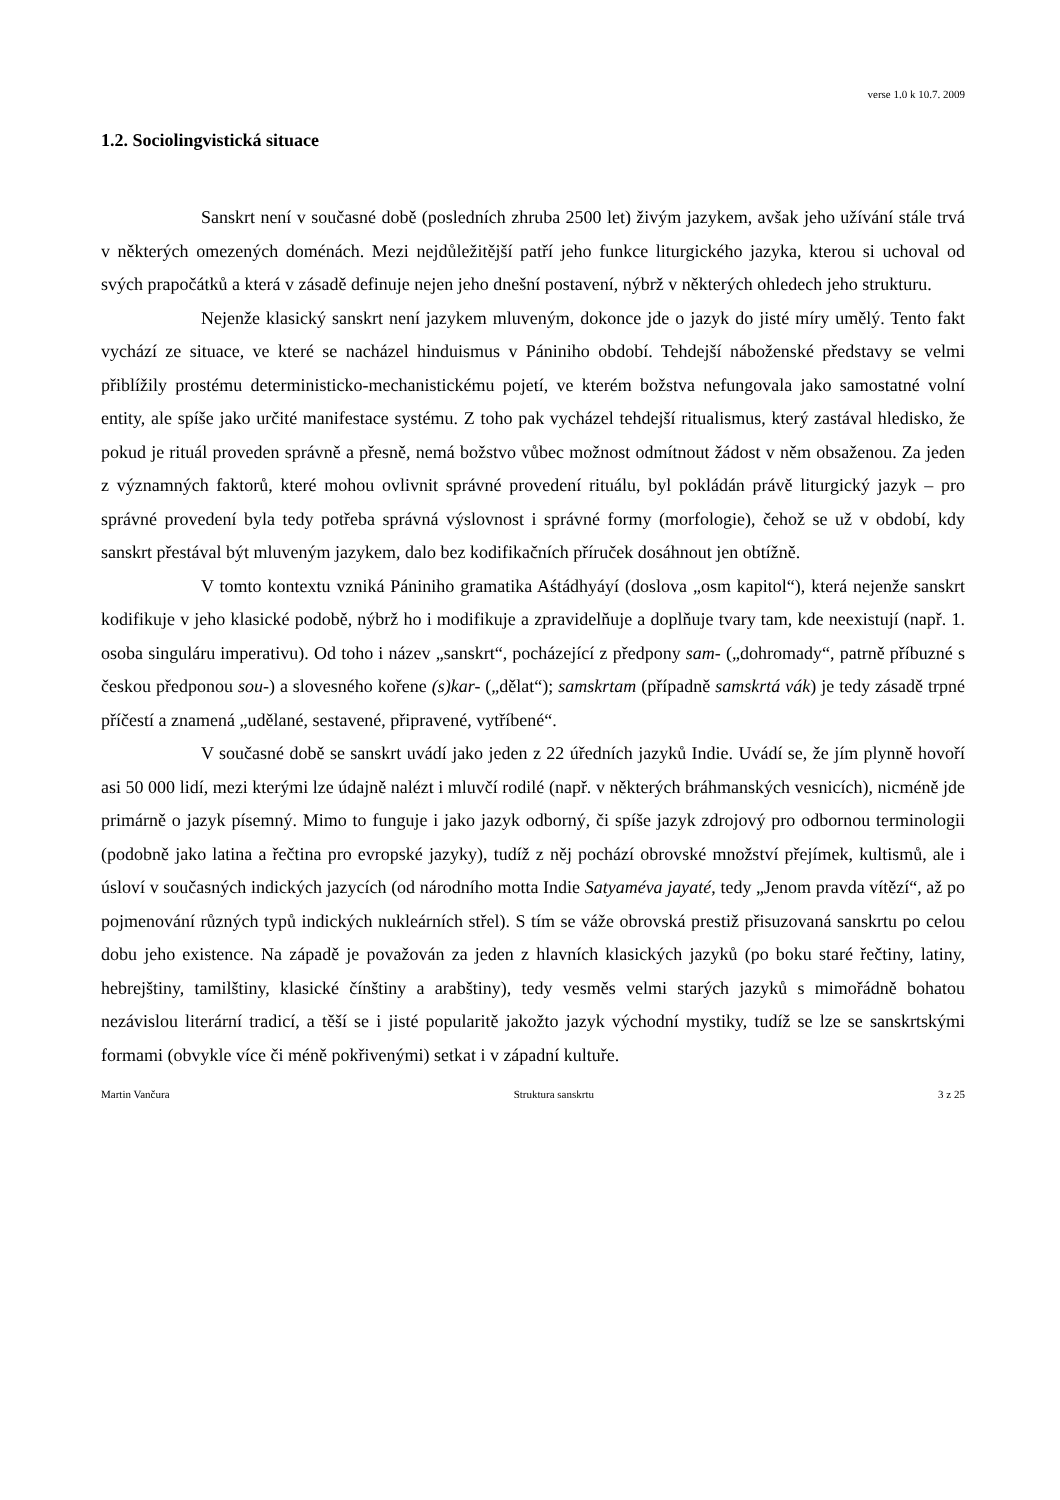verse 1.0 k 10.7. 2009
1.2. Sociolingvistická situace
Sanskrt není v současné době (posledních zhruba 2500 let) živým jazykem, avšak jeho užívání stále trvá v některých omezených doménách. Mezi nejdůležitější patří jeho funkce liturgického jazyka, kterou si uchoval od svých prapočátků a která v zásadě definuje nejen jeho dnešní postavení, nýbrž v některých ohledech jeho strukturu.
Nejenže klasický sanskrt není jazykem mluveným, dokonce jde o jazyk do jisté míry umělý. Tento fakt vychází ze situace, ve které se nacházel hinduismus v Pániniho období. Tehdejší náboženské představy se velmi přiblížily prostému deterministicko-mechanistickému pojetí, ve kterém božstva nefungovala jako samostatné volní entity, ale spíše jako určité manifestace systému. Z toho pak vycházel tehdejší ritualismus, který zastával hledisko, že pokud je rituál proveden správně a přesně, nemá božstvo vůbec možnost odmítnout žádost v něm obsaženou. Za jeden z významných faktorů, které mohou ovlivnit správné provedení rituálu, byl pokládán právě liturgický jazyk – pro správné provedení byla tedy potřeba správná výslovnost i správné formy (morfologie), čehož se už v období, kdy sanskrt přestával být mluveným jazykem, dalo bez kodifikačních příruček dosáhnout jen obtížně.
V tomto kontextu vzniká Pániniho gramatika Aśtádhyáyí (doslova „osm kapitol“), která nejenže sanskrt kodifikuje v jeho klasické podobě, nýbrž ho i modifikuje a zpravidelňuje a doplňuje tvary tam, kde neexistují (např. 1. osoba singuláru imperativu). Od toho i název „sanskrt“, pocházející z předpony sam- („dohromady“, patrně příbuzné s českou předponou sou-) a slovesného kořene (s)kar- („dělat“); samskrtam (případně samskrtá vák) je tedy zásadě trpné příčestí a znamená „udělané, sestavené, připravené, vytříbené“.
V současné době se sanskrt uvádí jako jeden z 22 úředních jazyků Indie. Uvádí se, že jím plynně hovoří asi 50 000 lidí, mezi kterými lze údajně nalézt i mluvčí rodilé (např. v některých bráhmanských vesnicích), nicméně jde primárně o jazyk písemný. Mimo to funguje i jako jazyk odborný, či spíše jazyk zdrojový pro odbornou terminologii (podobně jako latina a řečtina pro evropské jazyky), tudíž z něj pochází obrovské množství přejímek, kultismů, ale i úsloví v současných indických jazycích (od národního motta Indie Satyaméva jayaté, tedy „Jenom pravda vítězí“, až po pojmenování různých typů indických nukleárních střel). S tím se váže obrovská prestiž přisuzovaná sanskrtu po celou dobu jeho existence. Na západě je považován za jeden z hlavních klasických jazyků (po boku staré řečtiny, latiny, hebrejštiny, tamilštiny, klasické čínštiny a arabštiny), tedy vesměs velmi starých jazyků s mimořádně bohatou nezávislou literární tradicí, a těší se i jisté popularitě jakožto jazyk východní mystiky, tudíž se lze se sanskrtskými formami (obvykle více či méně pokřivenými) setkat i v západní kultuře.
Martin Vančura Struktura sanskrtu 3 z 25